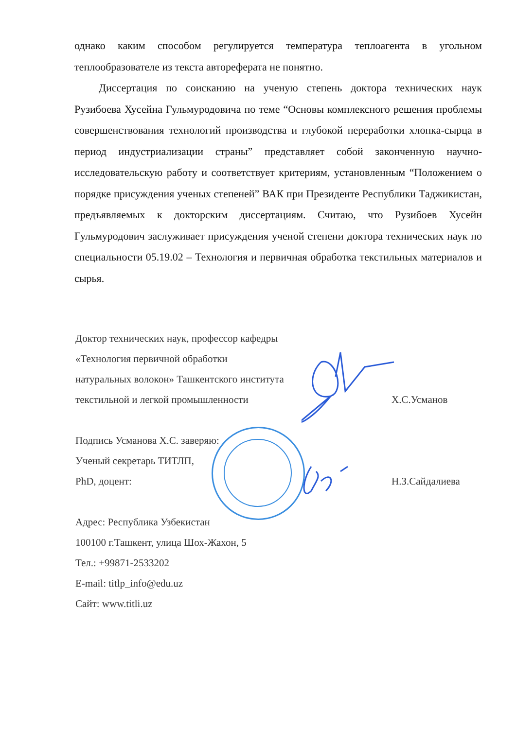однако каким способом регулируется температура теплоагента в угольном теплообразователе из текста автореферата не понятно.
Диссертация по соисканию на ученую степень доктора технических наук Рузибоева Хусейна Гульмуродовича по теме “Основы комплексного решения проблемы совершенствования технологий производства и глубокой переработки хлопка-сырца в период индустриализации страны” представляет собой законченную научно-исследовательскую работу и соответствует критериям, установленным “Положением о порядке присуждения ученых степеней” ВАК при Президенте Республики Таджикистан, предъявляемых к докторским диссертациям. Считаю, что Рузибоев Хусейн Гульмуродович заслуживает присуждения ученой степени доктора технических наук по специальности 05.19.02 – Технология и первичная обработка текстильных материалов и сырья.
Доктор технических наук, профессор кафедры
«Технология первичной обработки
натуральных волокон» Ташкентского института
текстильной и легкой промышленности Х.С.Усманов
Подпись Усманова Х.С. заверяю:
Ученый секретарь ТИТЛП,
PhD, доцент: Н.З.Сайдалиева
Адрес: Республика Узбекистан
100100 г.Ташкент, улица Шох-Жахон, 5
Тел.: +99871-2533202
E-mail: titlp_info@edu.uz
Сайт: www.titli.uz